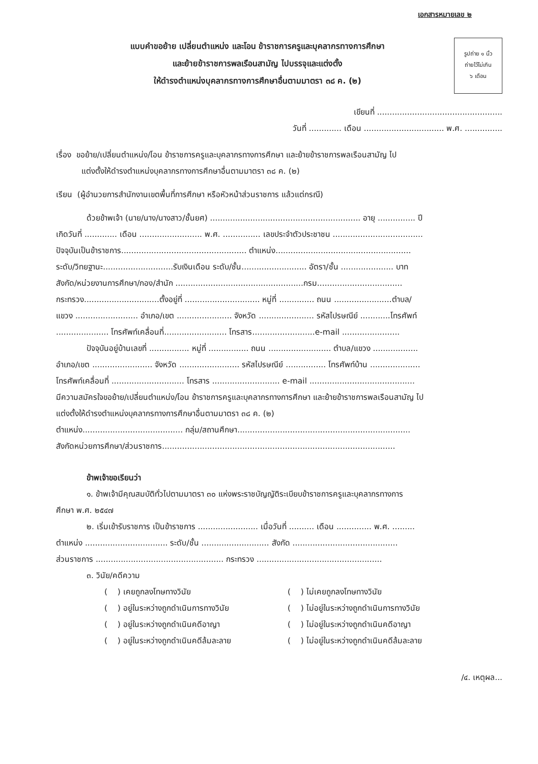เอกสารหมายเลข ๒
แบบคำขอย้าย เปลี่ยนตำแหน่ง และโอน ข้าราชการครูและบุคลากรทางการศึกษา
และย้ายข้าราชการพลเรือนสามัญ ไปบรรจุและแต่งตั้ง
ให้ดำรงตำแหน่งบุคลากรทางการศึกษาอื่นตามมาตรา ๓๘ ค. (๒)
รูปถ่าย ๑ นิ้ว
ถ่ายไว้ไม่เกิน
๖ เดือน
เขียนที่ ..................................................
วันที่ ............. เดือน ................................ พ.ศ. ...............
เรื่อง ขอย้าย/เปลี่ยนตำแหน่ง/โอน ข้าราชการครูและบุคลากรทางการศึกษา และย้ายข้าราชการพลเรือนสามัญ ไป
แต่งตั้งให้ดำรงตำแหน่งบุคลากรทางการศึกษาอื่นตามมาตรา ๓๘ ค. (๒)
เรียน (ผู้อำนวยการสำนักงานเขตพื้นที่การศึกษา หรือหัวหน้าส่วนราชการ แล้วแต่กรณี)
ด้วยข้าพเจ้า (นาย/นาง/นางสาว/ชั้นยศ) ............................................................ อายุ ............... ปี
เกิดวันที่ ............. เดือน ......................... พ.ศ. ............... เลขประจำตัวประชาชน ....................................
ปัจจุบันเป็นข้าราชการ.................................................. ตำแหน่ง......................................................
ระดับ/วิทยฐานะ............................รับเงินเดือน ระดับ/ชั้น.......................... อัตรา/ชั้น ..................... บาท
สังกัด/หน่วยงานการศึกษา/กอง/สำนัก ...................................................กรม..................................
กระทรวง..............................ตั้งอยู่ที่ .............................. หมู่ที่ .............. ถนน .......................ตำบล/
แขวง ......................... อำเภอ/เขต ...................... จังหวัด ...................... รหัสไปรษณีย์ ............โทรศัพท์
..................... โทรศัพท์เคลื่อนที่......................... โทรสาร.........................e-mail .......................
ปัจจุบันอยู่บ้านเลขที่ ................ หมู่ที่ ................ ถนน ......................... ตำบล/แขวง ..................
อำเภอ/เขต ........................ จังหวัด ........................ รหัสไปรษณีย์ ................ โทรศัพท์บ้าน ....................
โทรศัพท์เคลื่อนที่ ............................. โทรสาร ........................... e-mail ..........................................
มีความสมัครใจขอย้าย/เปลี่ยนตำแหน่ง/โอน ข้าราชการครูและบุคลากรทางการศึกษา และย้ายข้าราชการพลเรือนสามัญ ไป
แต่งตั้งให้ดำรงตำแหน่งบุคลากรทางการศึกษาอื่นตามมาตรา ๓๘ ค. (๒)
ตำแหน่ง........................................ กลุ่ม/สถานศึกษา.....................................................................
สังกัดหน่วยการศึกษา/ส่วนราชการ.............................................................................................
ข้าพเจ้าขอเรียนว่า
๑. ข้าพเจ้ามีคุณสมบัติทั่วไปตามมาตรา ๓๐ แห่งพระราชบัญญัติระเบียบข้าราชการครูและบุคลากรทางการ
ศึกษา พ.ศ. ๒๕๔๗
๒. เริ่มเข้ารับราชการ เป็นข้าราชการ ........................ เมื่อวันที่ .......... เดือน .............. พ.ศ. .........
ตำแหน่ง ................................. ระดับ/ชั้น ........................... สังกัด ..........................................
ส่วนราชการ ................................................... กระทรวง ..................................................
๓. วินัย/คดีความ
( ) เคยถูกลงโทษทางวินัย ( ) ไม่เคยถูกลงโทษทางวินัย
( ) อยู่ในระหว่างถูกดำเนินการทางวินัย ( ) ไม่อยู่ในระหว่างถูกดำเนินการทางวินัย
( ) อยู่ในระหว่างถูกดำเนินคดีอาญา ( ) ไม่อยู่ในระหว่างถูกดำเนินคดีอาญา
( ) อยู่ในระหว่างถูกดำเนินคดีล้มละลาย ( ) ไม่อยู่ในระหว่างถูกดำเนินคดีล้มละลาย
/๔. เหตุผล...